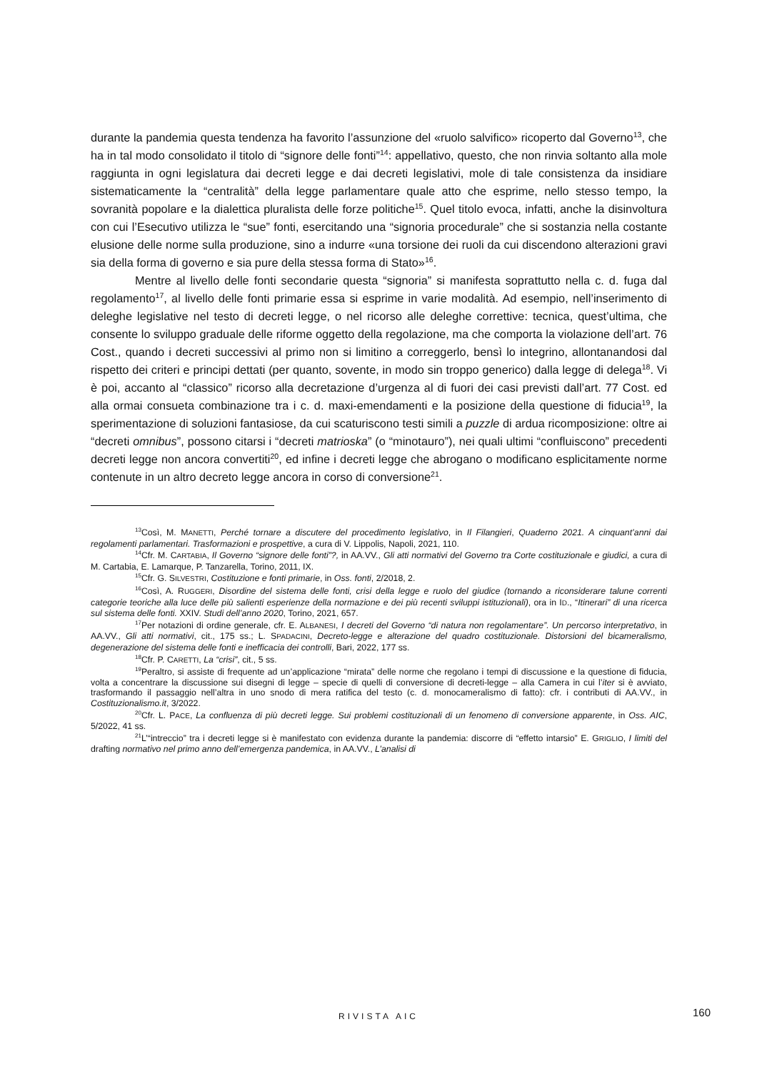durante la pandemia questa tendenza ha favorito l’assunzione del «ruolo salvifico» ricoperto dal Governo<sup>13</sup>, che ha in tal modo consolidato il titolo di “signore delle fonti”<sup>14</sup>: appellativo, questo, che non rinvia soltanto alla mole raggiunta in ogni legislatura dai decreti legge e dai decreti legislativi, mole di tale consistenza da insidiare sistematicamente la “centralità” della legge parlamentare quale atto che esprime, nello stesso tempo, la sovranità popolare e la dialettica pluralista delle forze politiche<sup>15</sup>. Quel titolo evoca, infatti, anche la disinvoltura con cui l’Esecutivo utilizza le “sue” fonti, esercitando una “signoria procedurale” che si sostanzia nella costante elusione delle norme sulla produzione, sino a indurre «una torsione dei ruoli da cui discendono alterazioni gravi sia della forma di governo e sia pure della stessa forma di Stato»<sup>16</sup>.
Mentre al livello delle fonti secondarie questa “signoria” si manifesta soprattutto nella c. d. fuga dal regolamento<sup>17</sup>, al livello delle fonti primarie essa si esprime in varie modalità. Ad esempio, nell’inserimento di deleghe legislative nel testo di decreti legge, o nel ricorso alle deleghe correttive: tecnica, quest’ultima, che consente lo sviluppo graduale delle riforme oggetto della regolazione, ma che comporta la violazione dell’art. 76 Cost., quando i decreti successivi al primo non si limitino a correggerlo, bensì lo integrino, allontanandosi dal rispetto dei criteri e principi dettati (per quanto, sovente, in modo sin troppo generico) dalla legge di delega<sup>18</sup>. Vi è poi, accanto al “classico” ricorso alla decretazione d’urgenza al di fuori dei casi previsti dall’art. 77 Cost. ed alla ormai consueta combinazione tra i c. d. maxi-emendamenti e la posizione della questione di fiducia<sup>19</sup>, la sperimentazione di soluzioni fantasiose, da cui scaturiscono testi simili a puzzle di ardua ricomposizione: oltre ai “decreti omnibus”, possono citarsi i “decreti matrioska” (o “minotauro”), nei quali ultimi “confluiscono” precedenti decreti legge non ancora convertiti<sup>20</sup>, ed infine i decreti legge che abrogano o modificano esplicitamente norme contenute in un altro decreto legge ancora in corso di conversione<sup>21</sup>.
<sup>13</sup> Così, M. MANETTI, Perché tornare a discutere del procedimento legislativo, in Il Filangieri, Quaderno 2021. A cinquant’anni dai regolamenti parlamentari. Trasformazioni e prospettive, a cura di V. Lippolis, Napoli, 2021, 110.
<sup>14</sup> Cfr. M. CARTABIA, Il Governo “signore delle fonti”?, in AA.VV., Gli atti normativi del Governo tra Corte costituzionale e giudici, a cura di M. Cartabia, E. Lamarque, P. Tanzarella, Torino, 2011, IX.
<sup>15</sup> Cfr. G. SILVESTRI, Costituzione e fonti primarie, in Oss. fonti, 2/2018, 2.
<sup>16</sup> Così, A. RUGGERI, Disordine del sistema delle fonti, crisi della legge e ruolo del giudice (tornando a riconsiderare talune correnti categorie teoriche alla luce delle più salienti esperienze della normazione e dei più recenti sviluppi istituzionali), ora in ID., “Itinerari” di una ricerca sul sistema delle fonti. XXIV. Studi dell’anno 2020, Torino, 2021, 657.
<sup>17</sup> Per notazioni di ordine generale, cfr. E. ALBANESI, I decreti del Governo “di natura non regolamentare”. Un percorso interpretativo, in AA.VV., Gli atti normativi, cit., 175 ss.; L. SPADACINI, Decreto-legge e alterazione del quadro costituzionale. Distorsioni del bicameralismo, degenerazione del sistema delle fonti e inefficacia dei controlli, Bari, 2022, 177 ss.
<sup>18</sup> Cfr. P. CARETTI, La “crisi”, cit., 5 ss.
<sup>19</sup> Peraltro, si assiste di frequente ad un’applicazione “mirata” delle norme che regolano i tempi di discussione e la questione di fiducia, volta a concentrare la discussione sui disegni di legge – specie di quelli di conversione di decreti-legge – alla Camera in cui l’iter si è avviato, trasformando il passaggio nell’altra in uno snodo di mera ratifica del testo (c. d. monocameralismo di fatto): cfr. i contributi di AA.VV., in Costituzionalismo.it, 3/2022.
<sup>20</sup> Cfr. L. PACE, La confluenza di più decreti legge. Sui problemi costituzionali di un fenomeno di conversione apparente, in Oss. AIC, 5/2022, 41 ss.
<sup>21</sup> L’“intreccio” tra i decreti legge si è manifestato con evidenza durante la pandemia: discorre di “effetto intarsio” E. GRIGLIO, I limiti del drafting normativo nel primo anno dell’emergenza pandemica, in AA.VV., L’analisi di
RIVISTA AIC 160